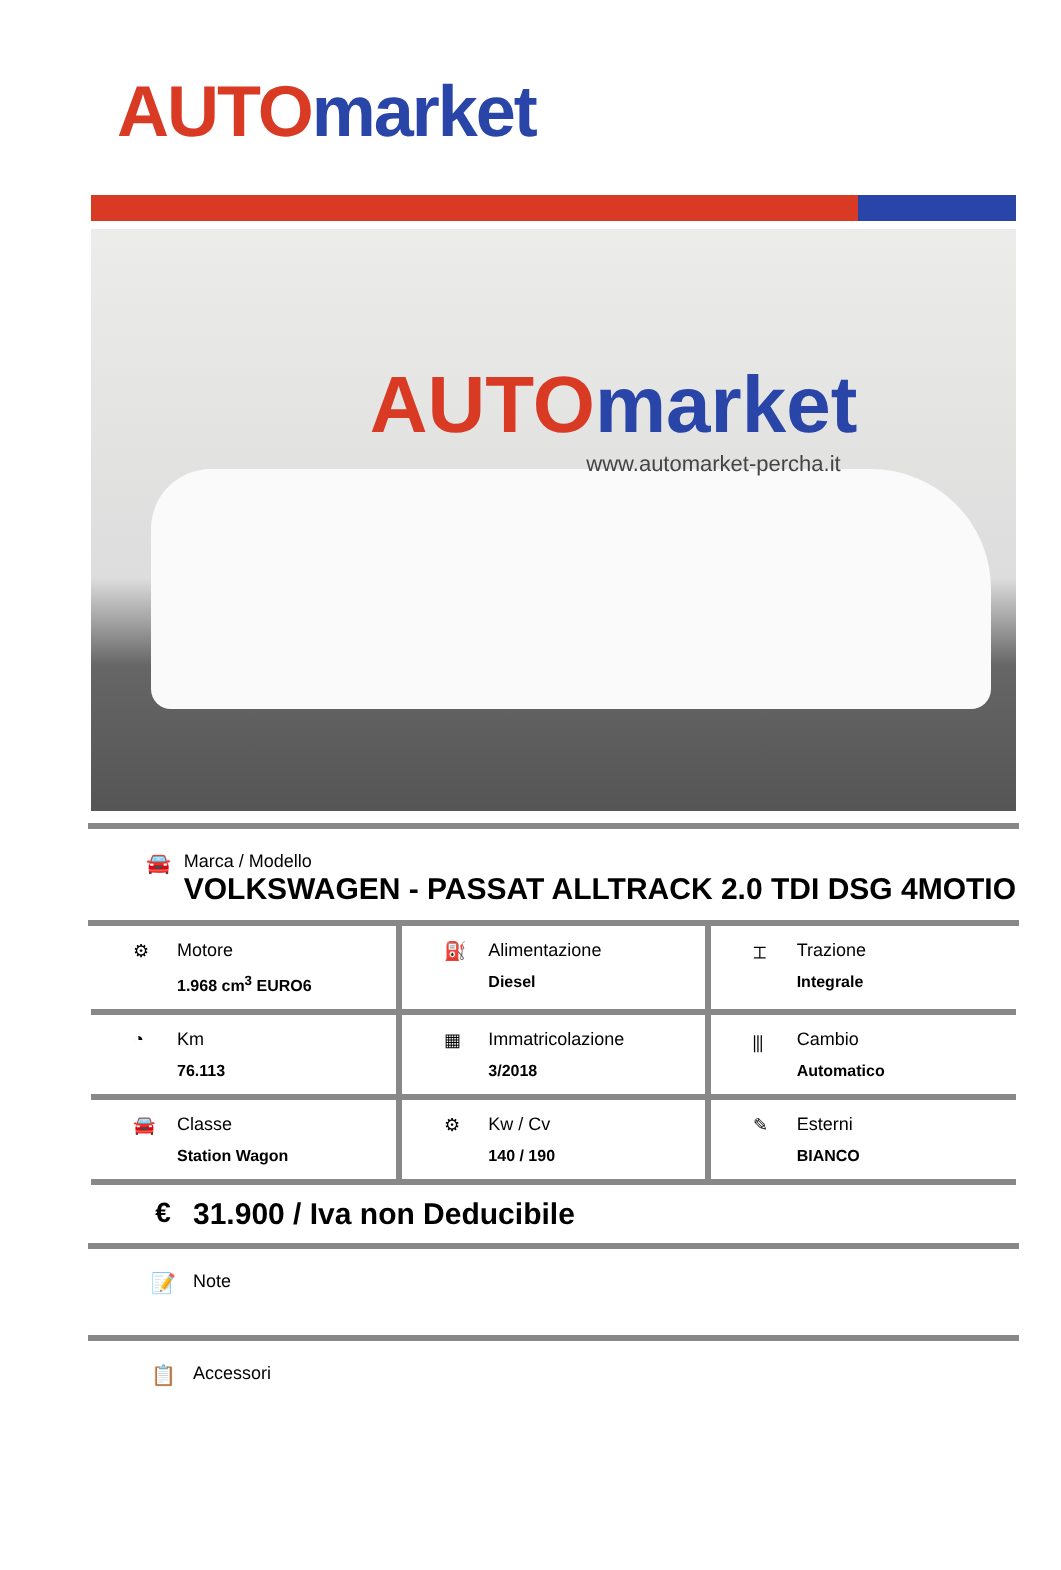AUTO market
AUTO market
www.automarket-percha.it
🚘 Marca / Modello
VOLKSWAGEN - PASSAT ALLTRACK 2.0 TDI DSG 4MOTIO
| ⚙ Motore 1.968 cm<sup>3</sup> EURO6 | ⛽ Alimentazione Diesel | ⌶ Trazione Integrale |
| ◔ Km 76.113 | ▦ Immatricolazione 3/2018 | ⫼ Cambio Automatico |
| 🚘 Classe Station Wagon | ⚙ Kw / Cv 140 / 190 | ✎ Esterni BIANCO |
€ 31.900 / Iva non Deducibile
📝 Note
📋 Accessori